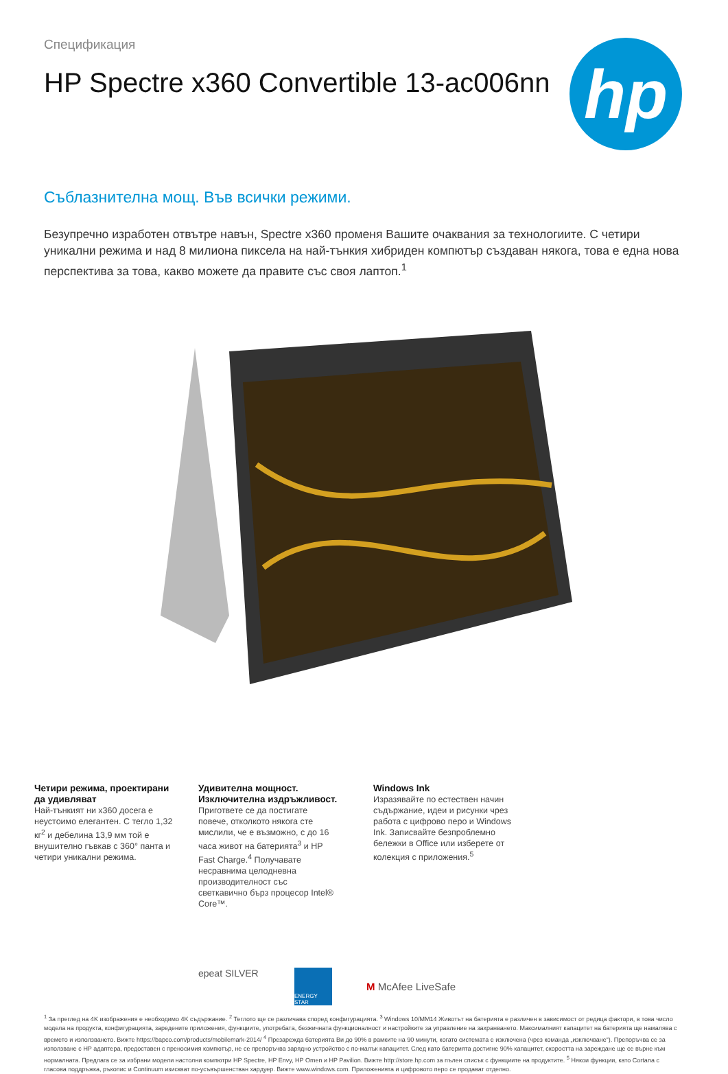Спецификация
HP Spectre x360 Convertible 13-ac006nn
hp
Съблазнителна мощ. Във всички режими.
Безупречно изработен отвътре навън, Spectre x360 променя Вашите очаквания за технологиите. С четири уникални режима и над 8 милиона пиксела на най-тънкия хибриден компютър създаван някога, това е една нова перспектива за това, какво можете да правите със своя лаптоп.<sup>1</sup>
Четири режима, проектирани да удивляват
Най-тънкият ни x360 досега е неустоимо елегантен. С тегло 1,32 кг<sup>2</sup> и дебелина 13,9 мм той е внушително гъвкав с 360° панта и четири уникални режима.
Удивителна мощност. Изключителна издръжливост.
Пригответе се да постигате повече, отколкото някога сте мислили, че е възможно, с до 16 часа живот на батерията<sup>3</sup> и HP Fast Charge.<sup>4</sup> Получавате несравнима целодневна производителност със светкавично бърз процесор Intel® Core™.
Windows Ink
Изразявайте по естествен начин съдържание, идеи и рисунки чрез работа с цифрово перо и Windows Ink. Записвайте безпроблемно бележки в Office или изберете от колекция с приложения.<sup>5</sup>
epeat SILVER
ENERGY STAR
M McAfee LiveSafe
<sup>1</sup> За преглед на 4K изображения е необходимо 4K съдържание. <sup>2</sup> Теглото ще се различава според конфигурацията. <sup>3</sup> Windows 10/MM14 Животът на батерията е различен в зависимост от редица фактори, в това число модела на продукта, конфигурацията, заредените приложения, функциите, употребата, безжичната функционалност и настройките за управление на захранването. Максималният капацитет на батерията ще намалява с времето и използването. Вижте https://bapco.com/products/mobilemark-2014/ <sup>4</sup> Презарежда батерията Ви до 90% в рамките на 90 минути, когато системата е изключена (чрез команда „изключване“). Препоръчва се за използване с HP адаптера, предоставен с преносимия компютър, не се препоръчва зарядно устройство с по-малък капацитет. След като батерията достигне 90% капацитет, скоростта на зареждане ще се върне към нормалната. Предлага се за избрани модели настолни компютри HP Spectre, HP Envy, HP Omen и HP Pavilion. Вижте http://store.hp.com за пълен списък с функциите на продуктите. <sup>5</sup> Някои функции, като Cortana с гласова поддръжка, ръкопис и Continuum изискват по-усъвършенстван хардуер. Вижте www.windows.com. Приложенията и цифровото перо се продават отделно.